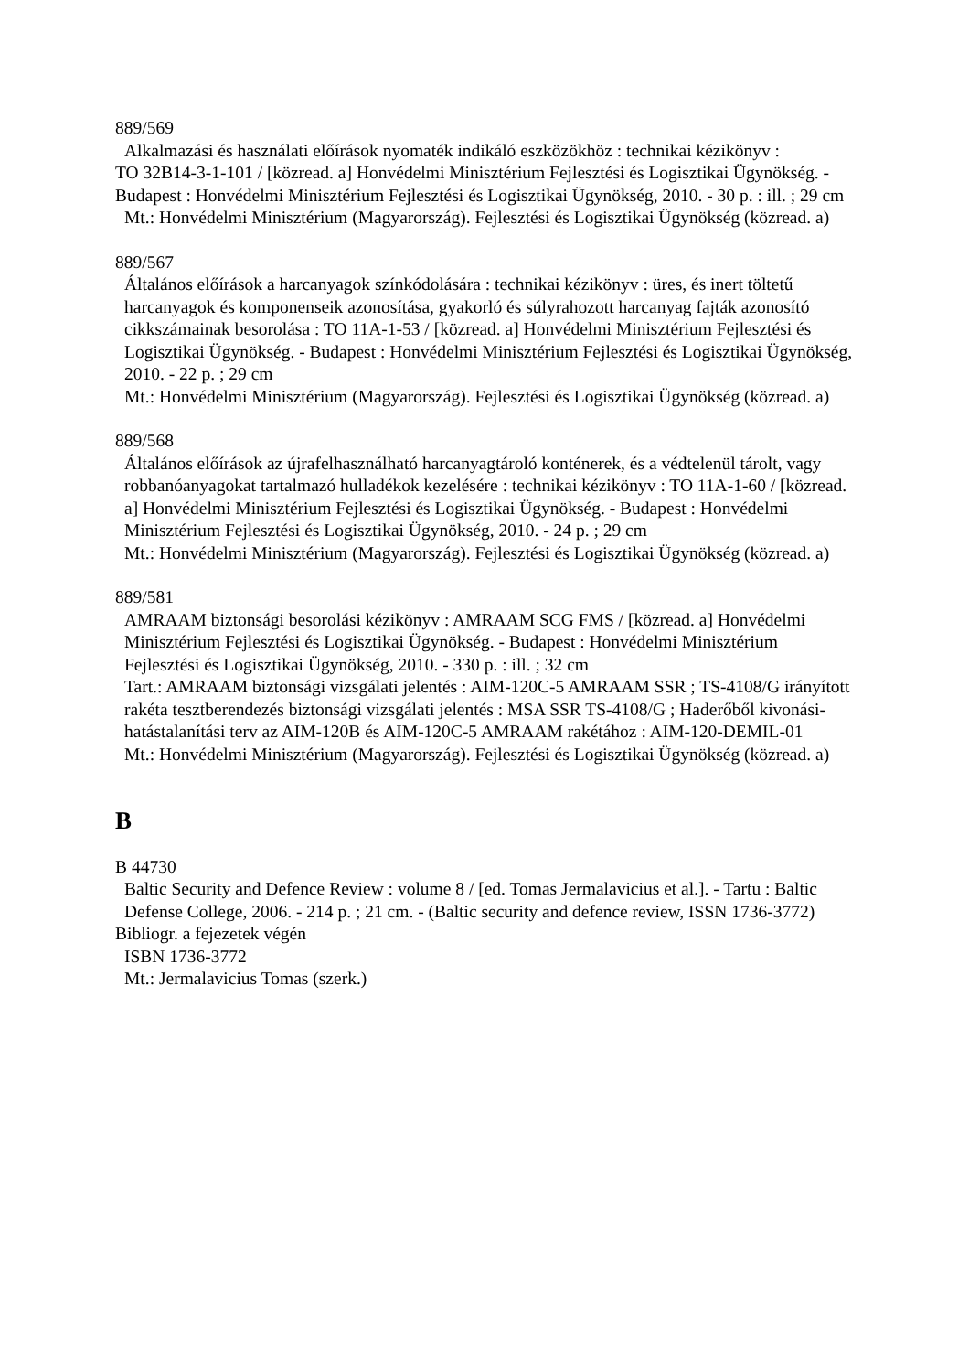889/569
Alkalmazási és használati előírások nyomaték indikáló eszközökhöz : technikai kézikönyv :
TO 32B14-3-1-101 / [közread. a] Honvédelmi Minisztérium Fejlesztési és Logisztikai Ügynökség. - Budapest : Honvédelmi Minisztérium Fejlesztési és Logisztikai Ügynökség, 2010. - 30 p. : ill. ; 29 cm
Mt.: Honvédelmi Minisztérium (Magyarország). Fejlesztési és Logisztikai Ügynökség (közread. a)
889/567
Általános előírások a harcanyagok színkódolására : technikai kézikönyv : üres, és inert töltetű harcanyagok és komponenseik azonosítása, gyakorló és súlyrahozott harcanyag fajták azonosító cikkszámainak besorolása : TO 11A-1-53 / [közread. a] Honvédelmi Minisztérium Fejlesztési és Logisztikai Ügynökség. - Budapest : Honvédelmi Minisztérium Fejlesztési és Logisztikai Ügynökség, 2010. - 22 p. ; 29 cm
Mt.: Honvédelmi Minisztérium (Magyarország). Fejlesztési és Logisztikai Ügynökség (közread. a)
889/568
Általános előírások az újrafelhasználható harcanyagtároló konténerek, és a védtelenül tárolt, vagy robbanóanyagokat tartalmazó hulladékok kezelésére : technikai kézikönyv : TO 11A-1-60 / [közread. a] Honvédelmi Minisztérium Fejlesztési és Logisztikai Ügynökség. - Budapest : Honvédelmi Minisztérium Fejlesztési és Logisztikai Ügynökség, 2010. - 24 p. ; 29 cm
Mt.: Honvédelmi Minisztérium (Magyarország). Fejlesztési és Logisztikai Ügynökség (közread. a)
889/581
AMRAAM biztonsági besorolási kézikönyv : AMRAAM SCG FMS / [közread. a] Honvédelmi Minisztérium Fejlesztési és Logisztikai Ügynökség. - Budapest : Honvédelmi Minisztérium Fejlesztési és Logisztikai Ügynökség, 2010. - 330 p. : ill. ; 32 cm
Tart.: AMRAAM biztonsági vizsgálati jelentés : AIM-120C-5 AMRAAM SSR ; TS-4108/G irányított rakéta tesztberendezés biztonsági vizsgálati jelentés : MSA SSR TS-4108/G ; Haderőből kivonási-hatástalanítási terv az AIM-120B és AIM-120C-5 AMRAAM rakétához : AIM-120-DEMIL-01
Mt.: Honvédelmi Minisztérium (Magyarország). Fejlesztési és Logisztikai Ügynökség (közread. a)
B
B 44730
Baltic Security and Defence Review : volume 8 / [ed. Tomas Jermalavicius et al.]. - Tartu : Baltic Defense College, 2006. - 214 p. ; 21 cm. - (Baltic security and defence review, ISSN 1736-3772)
Bibliogr. a fejezetek végén
ISBN 1736-3772
Mt.: Jermalavicius Tomas (szerk.)